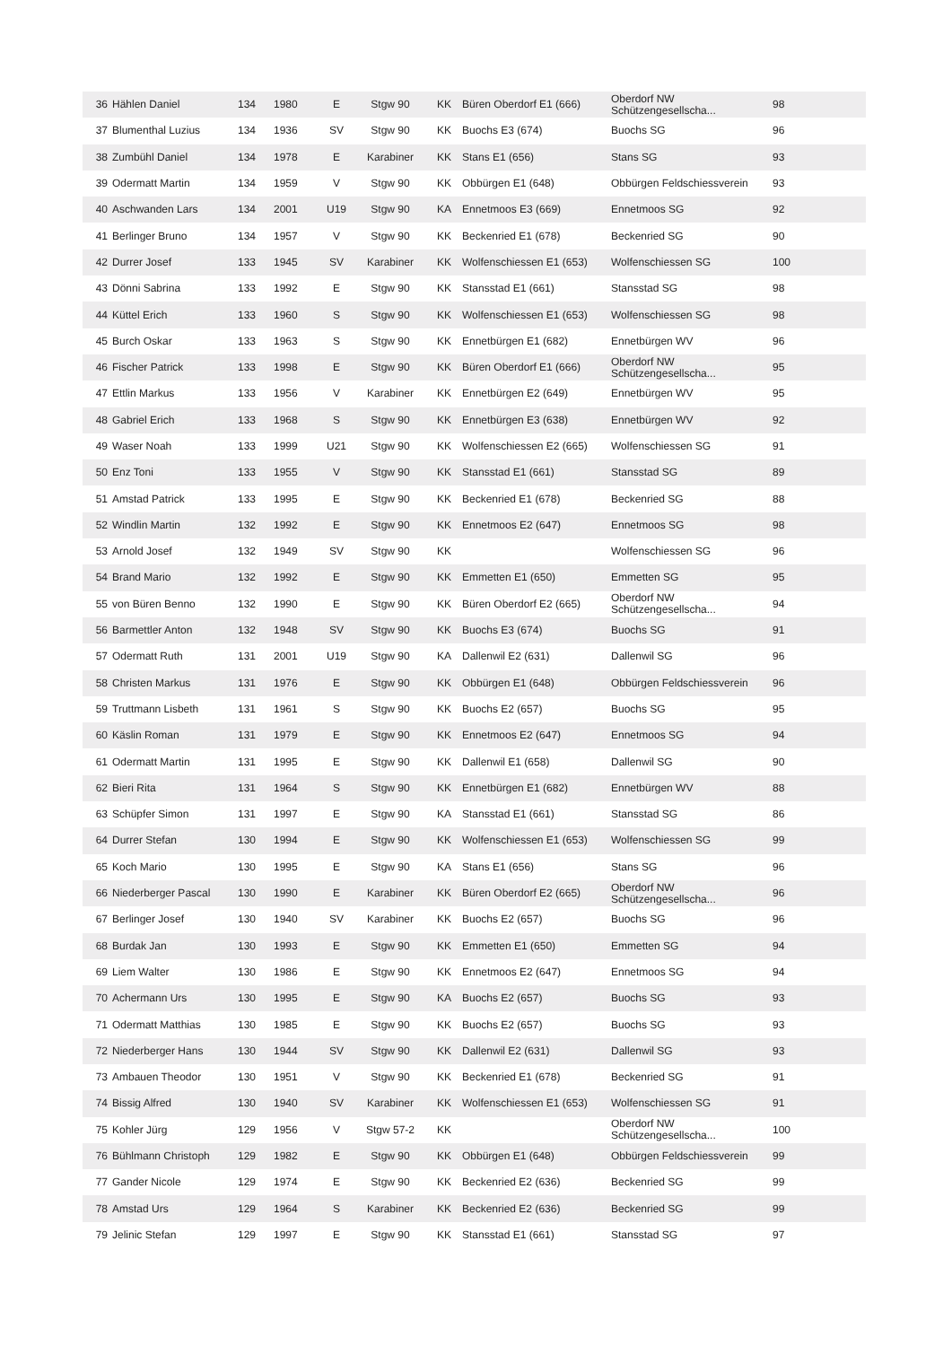| 36 | Hählen Daniel | 134 | 1980 | E | Stgw 90 | KK | Büren Oberdorf E1 (666) | Oberdorf NW Schützengesellscha... | 98 |
| 37 | Blumenthal Luzius | 134 | 1936 | SV | Stgw 90 | KK | Buochs E3 (674) | Buochs SG | 96 |
| 38 | Zumbühl Daniel | 134 | 1978 | E | Karabiner | KK | Stans E1 (656) | Stans SG | 93 |
| 39 | Odermatt Martin | 134 | 1959 | V | Stgw 90 | KK | Obbürgen E1 (648) | Obbürgen Feldschiessverein | 93 |
| 40 | Aschwanden Lars | 134 | 2001 | U19 | Stgw 90 | KA | Ennetmoos E3 (669) | Ennetmoos SG | 92 |
| 41 | Berlinger Bruno | 134 | 1957 | V | Stgw 90 | KK | Beckenried E1 (678) | Beckenried SG | 90 |
| 42 | Durrer Josef | 133 | 1945 | SV | Karabiner | KK | Wolfenschiessen E1 (653) | Wolfenschiessen SG | 100 |
| 43 | Dönni Sabrina | 133 | 1992 | E | Stgw 90 | KK | Stansstad E1 (661) | Stansstad SG | 98 |
| 44 | Küttel Erich | 133 | 1960 | S | Stgw 90 | KK | Wolfenschiessen E1 (653) | Wolfenschiessen SG | 98 |
| 45 | Burch Oskar | 133 | 1963 | S | Stgw 90 | KK | Ennetbürgen E1 (682) | Ennetbürgen WV | 96 |
| 46 | Fischer Patrick | 133 | 1998 | E | Stgw 90 | KK | Büren Oberdorf E1 (666) | Oberdorf NW Schützengesellscha... | 95 |
| 47 | Ettlin Markus | 133 | 1956 | V | Karabiner | KK | Ennetbürgen E2 (649) | Ennetbürgen WV | 95 |
| 48 | Gabriel Erich | 133 | 1968 | S | Stgw 90 | KK | Ennetbürgen E3 (638) | Ennetbürgen WV | 92 |
| 49 | Waser Noah | 133 | 1999 | U21 | Stgw 90 | KK | Wolfenschiessen E2 (665) | Wolfenschiessen SG | 91 |
| 50 | Enz Toni | 133 | 1955 | V | Stgw 90 | KK | Stansstad E1 (661) | Stansstad SG | 89 |
| 51 | Amstad Patrick | 133 | 1995 | E | Stgw 90 | KK | Beckenried E1 (678) | Beckenried SG | 88 |
| 52 | Windlin Martin | 132 | 1992 | E | Stgw 90 | KK | Ennetmoos E2 (647) | Ennetmoos SG | 98 |
| 53 | Arnold Josef | 132 | 1949 | SV | Stgw 90 | KK | | Wolfenschiessen SG | 96 |
| 54 | Brand Mario | 132 | 1992 | E | Stgw 90 | KK | Emmetten E1 (650) | Emmetten SG | 95 |
| 55 | von Büren Benno | 132 | 1990 | E | Stgw 90 | KK | Büren Oberdorf E2 (665) | Oberdorf NW Schützengesellscha... | 94 |
| 56 | Barmettler Anton | 132 | 1948 | SV | Stgw 90 | KK | Buochs E3 (674) | Buochs SG | 91 |
| 57 | Odermatt Ruth | 131 | 2001 | U19 | Stgw 90 | KA | Dallenwil E2 (631) | Dallenwil SG | 96 |
| 58 | Christen Markus | 131 | 1976 | E | Stgw 90 | KK | Obbürgen E1 (648) | Obbürgen Feldschiessverein | 96 |
| 59 | Truttmann Lisbeth | 131 | 1961 | S | Stgw 90 | KK | Buochs E2 (657) | Buochs SG | 95 |
| 60 | Käslin Roman | 131 | 1979 | E | Stgw 90 | KK | Ennetmoos E2 (647) | Ennetmoos SG | 94 |
| 61 | Odermatt Martin | 131 | 1995 | E | Stgw 90 | KK | Dallenwil E1 (658) | Dallenwil SG | 90 |
| 62 | Bieri Rita | 131 | 1964 | S | Stgw 90 | KK | Ennetbürgen E1 (682) | Ennetbürgen WV | 88 |
| 63 | Schüpfer Simon | 131 | 1997 | E | Stgw 90 | KA | Stansstad E1 (661) | Stansstad SG | 86 |
| 64 | Durrer Stefan | 130 | 1994 | E | Stgw 90 | KK | Wolfenschiessen E1 (653) | Wolfenschiessen SG | 99 |
| 65 | Koch Mario | 130 | 1995 | E | Stgw 90 | KA | Stans E1 (656) | Stans SG | 96 |
| 66 | Niederberger Pascal | 130 | 1990 | E | Karabiner | KK | Büren Oberdorf E2 (665) | Oberdorf NW Schützengesellscha... | 96 |
| 67 | Berlinger Josef | 130 | 1940 | SV | Karabiner | KK | Buochs E2 (657) | Buochs SG | 96 |
| 68 | Burdak Jan | 130 | 1993 | E | Stgw 90 | KK | Emmetten E1 (650) | Emmetten SG | 94 |
| 69 | Liem Walter | 130 | 1986 | E | Stgw 90 | KK | Ennetmoos E2 (647) | Ennetmoos SG | 94 |
| 70 | Achermann Urs | 130 | 1995 | E | Stgw 90 | KA | Buochs E2 (657) | Buochs SG | 93 |
| 71 | Odermatt Matthias | 130 | 1985 | E | Stgw 90 | KK | Buochs E2 (657) | Buochs SG | 93 |
| 72 | Niederberger Hans | 130 | 1944 | SV | Stgw 90 | KK | Dallenwil E2 (631) | Dallenwil SG | 93 |
| 73 | Ambauen Theodor | 130 | 1951 | V | Stgw 90 | KK | Beckenried E1 (678) | Beckenried SG | 91 |
| 74 | Bissig Alfred | 130 | 1940 | SV | Karabiner | KK | Wolfenschiessen E1 (653) | Wolfenschiessen SG | 91 |
| 75 | Kohler Jürg | 129 | 1956 | V | Stgw 57-2 | KK | | Oberdorf NW Schützengesellscha... | 100 |
| 76 | Bühlmann Christoph | 129 | 1982 | E | Stgw 90 | KK | Obbürgen E1 (648) | Obbürgen Feldschiessverein | 99 |
| 77 | Gander Nicole | 129 | 1974 | E | Stgw 90 | KK | Beckenried E2 (636) | Beckenried SG | 99 |
| 78 | Amstad Urs | 129 | 1964 | S | Karabiner | KK | Beckenried E2 (636) | Beckenried SG | 99 |
| 79 | Jelinic Stefan | 129 | 1997 | E | Stgw 90 | KK | Stansstad E1 (661) | Stansstad SG | 97 |